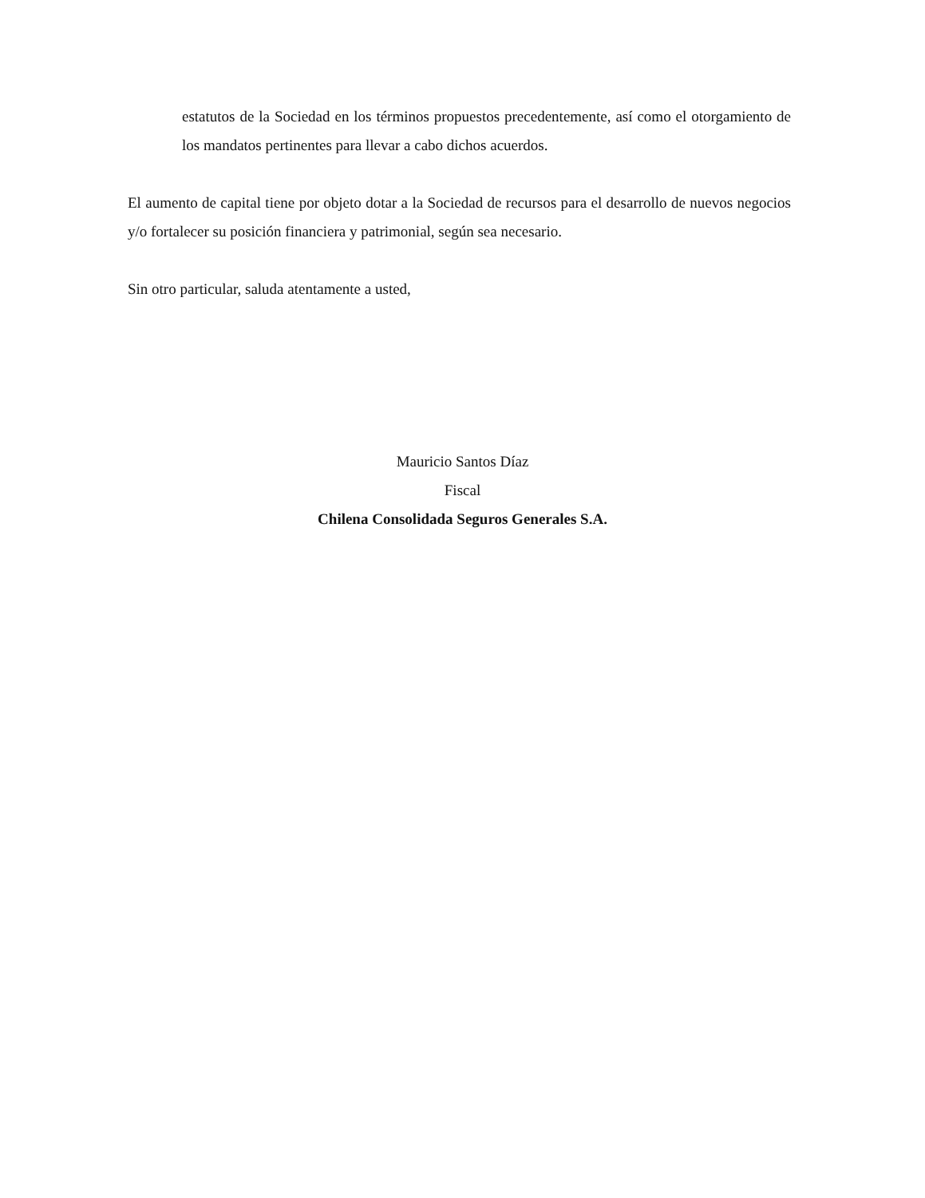estatutos de la Sociedad en los términos propuestos precedentemente, así como el otorgamiento de los mandatos pertinentes para llevar a cabo dichos acuerdos.
El aumento de capital tiene por objeto dotar a la Sociedad de recursos para el desarrollo de nuevos negocios y/o fortalecer su posición financiera y patrimonial, según sea necesario.
Sin otro particular, saluda atentamente a usted,
Mauricio Santos Díaz
Fiscal
Chilena Consolidada Seguros Generales S.A.